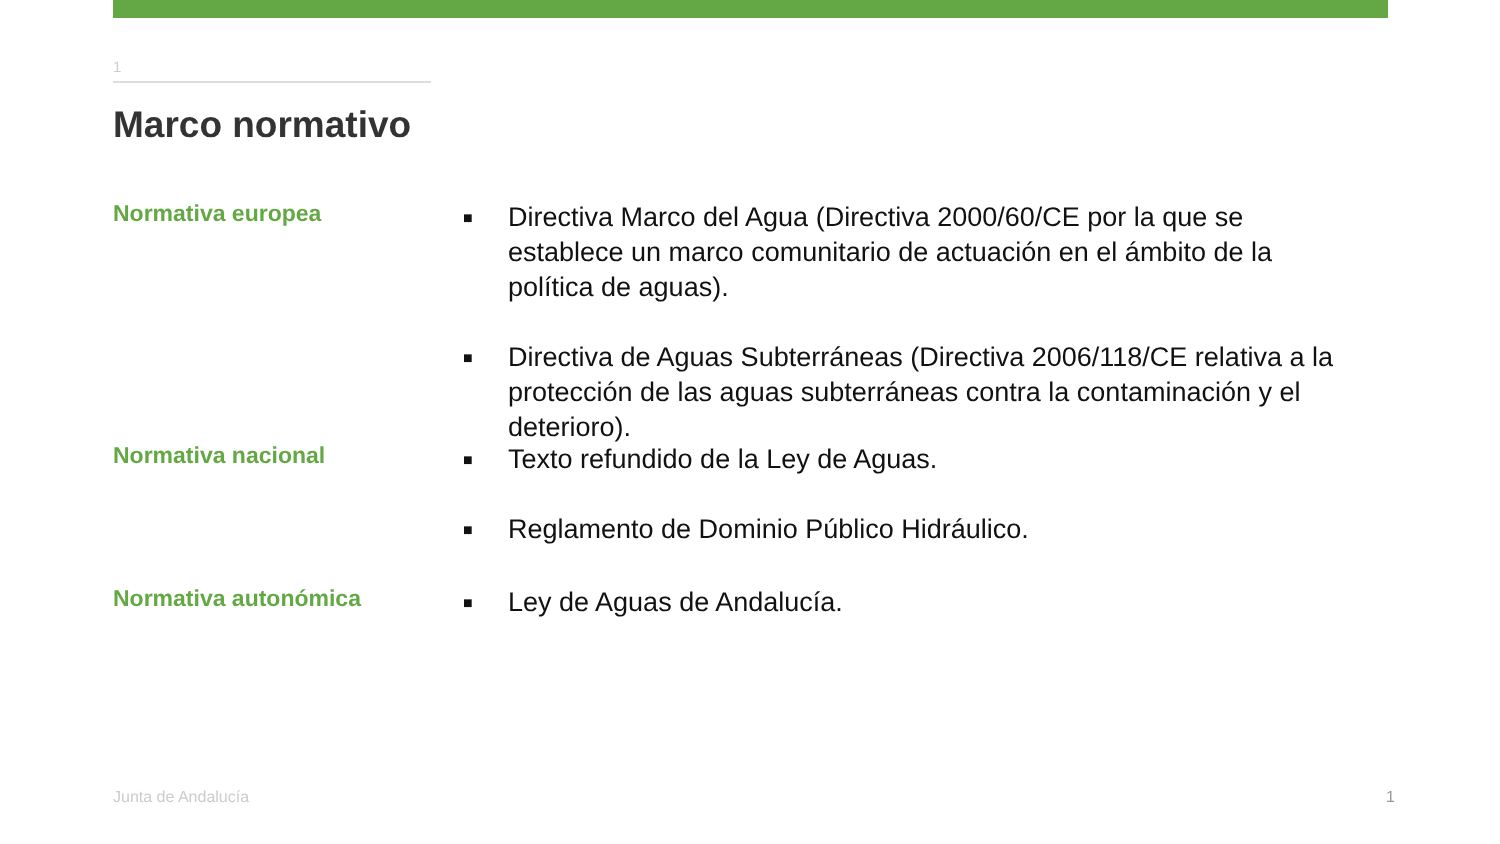1
Marco normativo
Normativa europea
■ Directiva Marco del Agua (Directiva 2000/60/CE por la que se establece un marco comunitario de actuación en el ámbito de la política de aguas).
■ Directiva de Aguas Subterráneas (Directiva 2006/118/CE relativa a la protección de las aguas subterráneas contra la contaminación y el deterioro).
Normativa nacional
■ Texto refundido de la Ley de Aguas.
■ Reglamento de Dominio Público Hidráulico.
Normativa autonómica
■ Ley de Aguas de Andalucía.
Junta de Andalucía 1